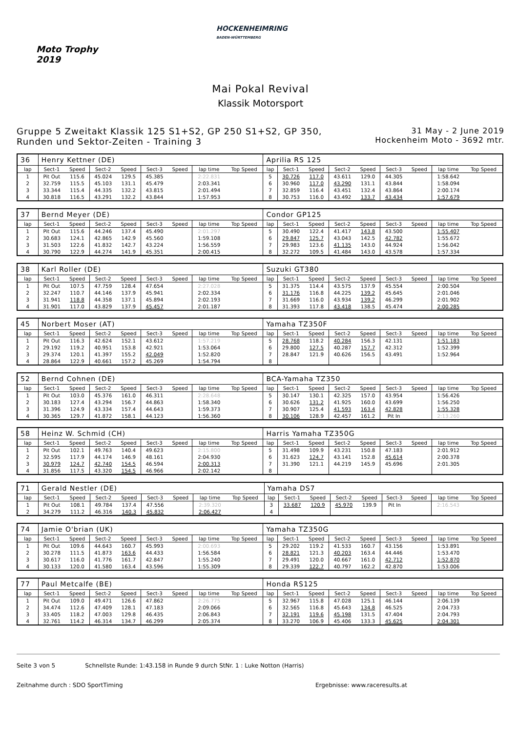Moto Trophy
2019
HOCKENHEIMRING
BADEN-WÜRTTEMBERG
Mai Pokal Revival
Klassik Motorsport
Gruppe 5 Zweitakt Klassik 125 S1+S2, GP 250 S1+S2, GP 350,
Runden und Sektor-Zeiten - Training 3
31 May - 2 June 2019
Hockenheim Moto - 3692 mtr.
| 36 | Henry Kettner (DE) | | | | | | | | Aprilia RS 125 | | | | | | | | |
| lap | Sect-1 | Speed | Sect-2 | Speed | Sect-3 | Speed | lap time | Top Speed | lap | Sect-1 | Speed | Sect-2 | Speed | Sect-3 | Speed | lap time | Top Speed |
| 1 | Pit Out | 115.6 | 45.024 | 129.5 | 45.385 | | 2:22.831 | | 5 | 30.726 | 117.0 | 43.611 | 129.0 | 44.305 | | 1:58.642 | |
| 2 | 32.759 | 115.5 | 45.103 | 131.1 | 45.479 | | 2:03.341 | | 6 | 30.960 | 117.0 | 43.290 | 131.1 | 43.844 | | 1:58.094 | |
| 3 | 33.344 | 115.4 | 44.335 | 132.2 | 43.815 | | 2:01.494 | | 7 | 32.859 | 116.4 | 43.451 | 132.4 | 43.864 | | 2:00.174 | |
| 4 | 30.818 | 116.5 | 43.291 | 132.2 | 43.844 | | 1:57.953 | | 8 | 30.753 | 116.0 | 43.492 | 133.7 | 43.434 | | 1:57.679 | |
| 37 | Bernd Meyer (DE) | | | | | | | | Condor GP125 | | | | | | | | |
| lap | Sect-1 | Speed | Sect-2 | Speed | Sect-3 | Speed | lap time | Top Speed | lap | Sect-1 | Speed | Sect-2 | Speed | Sect-3 | Speed | lap time | Top Speed |
| 1 | Pit Out | 115.6 | 44.246 | 137.4 | 45.490 | | 2:01.297 | | 5 | 30.490 | 122.4 | 41.417 | 143.8 | 43.500 | | 1:55.407 | |
| 2 | 30.683 | 124.1 | 42.865 | 142.9 | 45.560 | | 1:59.108 | | 6 | 29.847 | 125.7 | 43.043 | 142.5 | 42.782 | | 1:55.672 | |
| 3 | 31.503 | 122.6 | 41.832 | 142.7 | 43.224 | | 1:56.559 | | 7 | 29.983 | 123.6 | 41.135 | 143.0 | 44.924 | | 1:56.042 | |
| 4 | 30.790 | 122.9 | 44.274 | 141.9 | 45.351 | | 2:00.415 | | 8 | 32.272 | 109.5 | 41.484 | 143.0 | 43.578 | | 1:57.334 | |
| 38 | Karl Roller (DE) | | | | | | | | Suzuki GT380 | | | | | | | | |
| lap | Sect-1 | Speed | Sect-2 | Speed | Sect-3 | Speed | lap time | Top Speed | lap | Sect-1 | Speed | Sect-2 | Speed | Sect-3 | Speed | lap time | Top Speed |
| 1 | Pit Out | 107.5 | 47.759 | 128.4 | 47.654 | | 2:27.028 | | 5 | 31.375 | 114.4 | 43.575 | 137.9 | 45.554 | | 2:00.504 | |
| 2 | 32.247 | 110.7 | 44.146 | 137.9 | 45.941 | | 2:02.334 | | 6 | 31.176 | 116.8 | 44.225 | 139.2 | 45.645 | | 2:01.046 | |
| 3 | 31.941 | 118.8 | 44.358 | 137.1 | 45.894 | | 2:02.193 | | 7 | 31.669 | 116.0 | 43.934 | 139.2 | 46.299 | | 2:01.902 | |
| 4 | 31.901 | 117.0 | 43.829 | 137.9 | 45.457 | | 2:01.187 | | 8 | 31.393 | 117.8 | 43.418 | 138.5 | 45.474 | | 2:00.285 | |
| 45 | Norbert Moser (AT) | | | | | | | | Yamaha TZ350F | | | | | | | | |
| lap | Sect-1 | Speed | Sect-2 | Speed | Sect-3 | Speed | lap time | Top Speed | lap | Sect-1 | Speed | Sect-2 | Speed | Sect-3 | Speed | lap time | Top Speed |
| 1 | Pit Out | 116.3 | 42.624 | 152.1 | 43.612 | | 1:57.219 | | 5 | 28.768 | 118.2 | 40.284 | 156.3 | 42.131 | | 1:51.183 | |
| 2 | 29.192 | 119.2 | 40.951 | 153.8 | 42.921 | | 1:53.064 | | 6 | 29.800 | 127.5 | 40.287 | 157.7 | 42.312 | | 1:52.399 | |
| 3 | 29.374 | 120.1 | 41.397 | 155.2 | 42.049 | | 1:52.820 | | 7 | 28.847 | 121.9 | 40.626 | 156.5 | 43.491 | | 1:52.964 | |
| 4 | 28.864 | 122.9 | 40.661 | 157.2 | 45.269 | | 1:54.794 | | 8 | | | | | | | | |
| 52 | Bernd Cohnen (DE) | | | | | | | | BCA-Yamaha TZ350 | | | | | | | | |
| lap | Sect-1 | Speed | Sect-2 | Speed | Sect-3 | Speed | lap time | Top Speed | lap | Sect-1 | Speed | Sect-2 | Speed | Sect-3 | Speed | lap time | Top Speed |
| 1 | Pit Out | 103.0 | 45.376 | 161.0 | 46.311 | | 2:28.648 | | 5 | 30.147 | 130.1 | 42.325 | 157.0 | 43.954 | | 1:56.426 | |
| 2 | 30.183 | 127.4 | 43.294 | 156.7 | 44.863 | | 1:58.340 | | 6 | 30.626 | 131.2 | 41.925 | 160.0 | 43.699 | | 1:56.250 | |
| 3 | 31.396 | 124.9 | 43.334 | 157.4 | 44.643 | | 1:59.373 | | 7 | 30.907 | 125.4 | 41.593 | 163.4 | 42.828 | | 1:55.328 | |
| 4 | 30.365 | 129.7 | 41.872 | 158.1 | 44.123 | | 1:56.360 | | 8 | 30.106 | 128.9 | 42.457 | 161.2 | Pit In | | 2:13.260 | |
| 58 | Heinz W. Schmid (CH) | | | | | | | | Harris Yamaha TZ350G | | | | | | | | |
| lap | Sect-1 | Speed | Sect-2 | Speed | Sect-3 | Speed | lap time | Top Speed | lap | Sect-1 | Speed | Sect-2 | Speed | Sect-3 | Speed | lap time | Top Speed |
| 1 | Pit Out | 102.1 | 49.763 | 140.4 | 49.623 | | 2:15.800 | | 5 | 31.498 | 109.9 | 43.231 | 150.8 | 47.183 | | 2:01.912 | |
| 2 | 32.595 | 117.9 | 44.174 | 146.9 | 48.161 | | 2:04.930 | | 6 | 31.623 | 124.7 | 43.141 | 152.8 | 45.614 | | 2:00.378 | |
| 3 | 30.979 | 124.7 | 42.740 | 154.5 | 46.594 | | 2:00.313 | | 7 | 31.390 | 121.1 | 44.219 | 145.9 | 45.696 | | 2:01.305 | |
| 4 | 31.856 | 117.5 | 43.320 | 154.5 | 46.966 | | 2:02.142 | | 8 | | | | | | | | |
| 71 | Gerald Nestler (DE) | | | | | | | | Yamaha DS7 | | | | | | | | |
| lap | Sect-1 | Speed | Sect-2 | Speed | Sect-3 | Speed | lap time | Top Speed | lap | Sect-1 | Speed | Sect-2 | Speed | Sect-3 | Speed | lap time | Top Speed |
| 1 | Pit Out | 108.1 | 49.784 | 137.4 | 47.556 | | 2:39.320 | | 3 | 33.687 | 120.9 | 45.970 | 139.9 | Pit In | | 2:16.543 | |
| 2 | 34.279 | 111.2 | 46.316 | 140.3 | 45.832 | | 2:06.427 | | 4 | | | | | | | | |
| 74 | Jamie O'brian (UK) | | | | | | | | Yamaha TZ350G | | | | | | | | |
| lap | Sect-1 | Speed | Sect-2 | Speed | Sect-3 | Speed | lap time | Top Speed | lap | Sect-1 | Speed | Sect-2 | Speed | Sect-3 | Speed | lap time | Top Speed |
| 1 | Pit Out | 109.6 | 44.643 | 160.7 | 45.993 | | 2:00.693 | | 5 | 29.202 | 119.2 | 41.533 | 160.7 | 43.156 | | 1:53.891 | |
| 2 | 30.278 | 111.5 | 41.873 | 163.6 | 44.433 | | 1:56.584 | | 6 | 28.821 | 121.3 | 40.203 | 163.4 | 44.446 | | 1:53.470 | |
| 3 | 30.617 | 116.0 | 41.776 | 161.7 | 42.847 | | 1:55.240 | | 7 | 29.491 | 120.0 | 40.667 | 161.0 | 42.712 | | 1:52.870 | |
| 4 | 30.133 | 120.0 | 41.580 | 163.4 | 43.596 | | 1:55.309 | | 8 | 29.339 | 122.7 | 40.797 | 162.2 | 42.870 | | 1:53.006 | |
| 77 | Paul Metcalfe (BE) | | | | | | | | Honda RS125 | | | | | | | | |
| lap | Sect-1 | Speed | Sect-2 | Speed | Sect-3 | Speed | lap time | Top Speed | lap | Sect-1 | Speed | Sect-2 | Speed | Sect-3 | Speed | lap time | Top Speed |
| 1 | Pit Out | 109.0 | 49.471 | 126.6 | 47.862 | | 2:26.775 | | 5 | 32.967 | 115.8 | 47.028 | 125.1 | 46.144 | | 2:06.139 | |
| 2 | 34.474 | 112.6 | 47.409 | 128.1 | 47.183 | | 2:09.066 | | 6 | 32.565 | 116.8 | 45.643 | 134.8 | 46.525 | | 2:04.733 | |
| 3 | 33.405 | 118.2 | 47.003 | 129.8 | 46.435 | | 2:06.843 | | 7 | 32.191 | 119.6 | 45.198 | 131.5 | 47.404 | | 2:04.793 | |
| 4 | 32.761 | 114.2 | 46.314 | 134.7 | 46.299 | | 2:05.374 | | 8 | 33.270 | 106.9 | 45.406 | 133.3 | 45.625 | | 2:04.301 | |
Seite 3 von 5 Schnellste Runde: 1:43.158 in Runde 9 durch StNr. 1 : Luke Notton (Harris)
Zeitnahme durch : SDO SportTiming Ergebnisse: www.raceresults.at